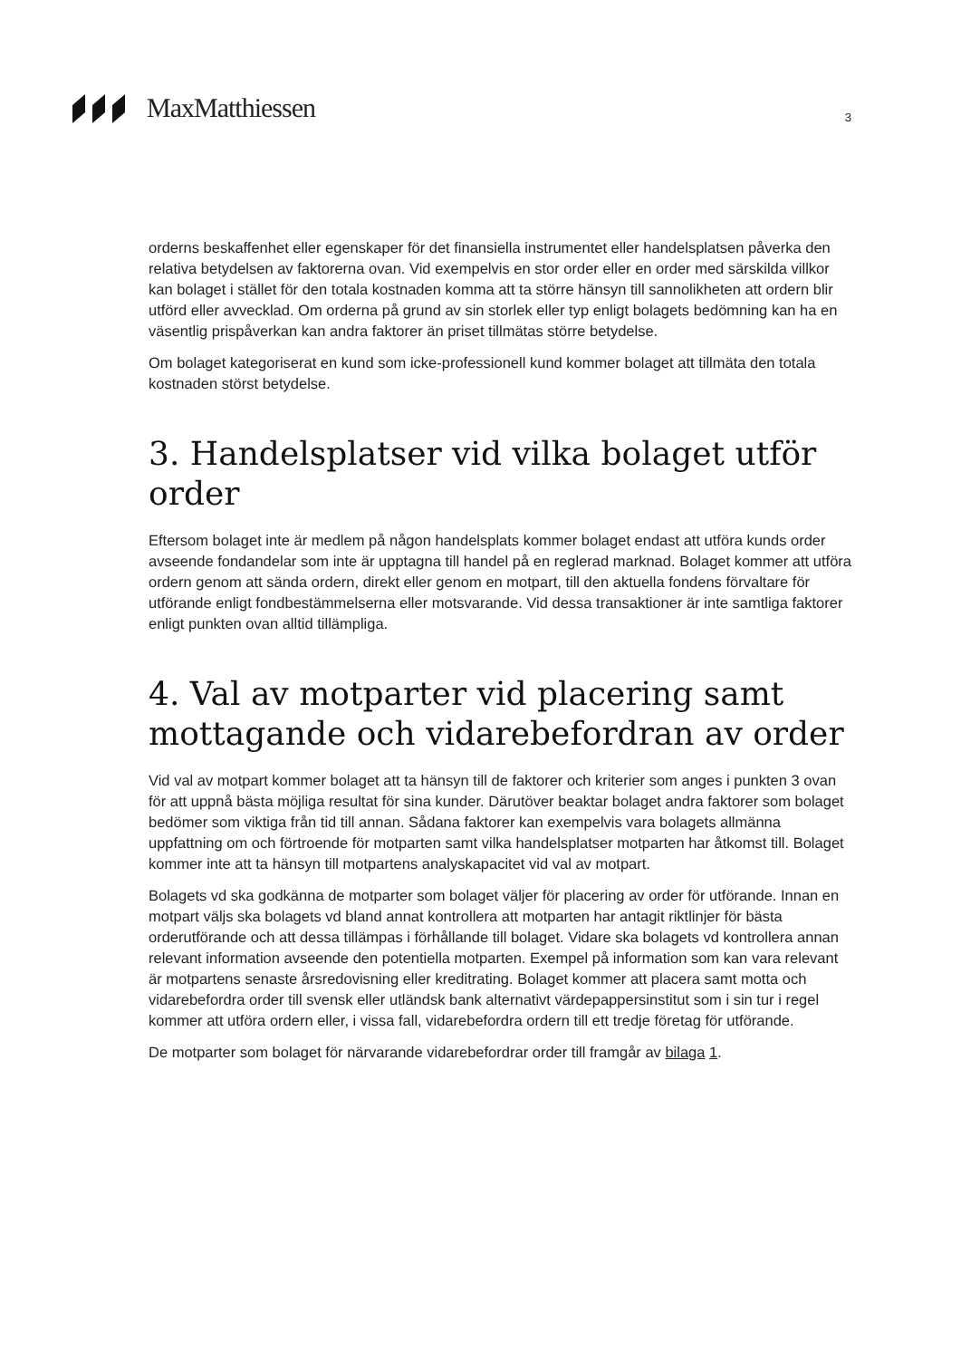MaxMatthiessen
3
orderns beskaffenhet eller egenskaper för det finansiella instrumentet eller handelsplatsen påverka den relativa betydelsen av faktorerna ovan. Vid exempelvis en stor order eller en order med särskilda villkor kan bolaget i stället för den totala kostnaden komma att ta större hänsyn till sannolikheten att ordern blir utförd eller avvecklad. Om orderna på grund av sin storlek eller typ enligt bolagets bedömning kan ha en väsentlig prispåverkan kan andra faktorer än priset tillmätas större betydelse.
Om bolaget kategoriserat en kund som icke-professionell kund kommer bolaget att tillmäta den totala kostnaden störst betydelse.
3. Handelsplatser vid vilka bolaget utför order
Eftersom bolaget inte är medlem på någon handelsplats kommer bolaget endast att utföra kunds order avseende fondandelar som inte är upptagna till handel på en reglerad marknad. Bolaget kommer att utföra ordern genom att sända ordern, direkt eller genom en motpart, till den aktuella fondens förvaltare för utförande enligt fondbestämmelserna eller motsvarande. Vid dessa transaktioner är inte samtliga faktorer enligt punkten ovan alltid tillämpliga.
4. Val av motparter vid placering samt mottagande och vidarebefordran av order
Vid val av motpart kommer bolaget att ta hänsyn till de faktorer och kriterier som anges i punkten 3 ovan för att uppnå bästa möjliga resultat för sina kunder. Därutöver beaktar bolaget andra faktorer som bolaget bedömer som viktiga från tid till annan. Sådana faktorer kan exempelvis vara bolagets allmänna uppfattning om och förtroende för motparten samt vilka handelsplatser motparten har åtkomst till. Bolaget kommer inte att ta hänsyn till motpartens analyskapacitet vid val av motpart.
Bolagets vd ska godkänna de motparter som bolaget väljer för placering av order för utförande. Innan en motpart väljs ska bolagets vd bland annat kontrollera att motparten har antagit riktlinjer för bästa orderutförande och att dessa tillämpas i förhållande till bolaget. Vidare ska bolagets vd kontrollera annan relevant information avseende den potentiella motparten. Exempel på information som kan vara relevant är motpartens senaste årsredovisning eller kreditrating. Bolaget kommer att placera samt motta och vidarebefordra order till svensk eller utländsk bank alternativt värdepappersinstitut som i sin tur i regel kommer att utföra ordern eller, i vissa fall, vidarebefordra ordern till ett tredje företag för utförande.
De motparter som bolaget för närvarande vidarebefordrar order till framgår av bilaga 1.